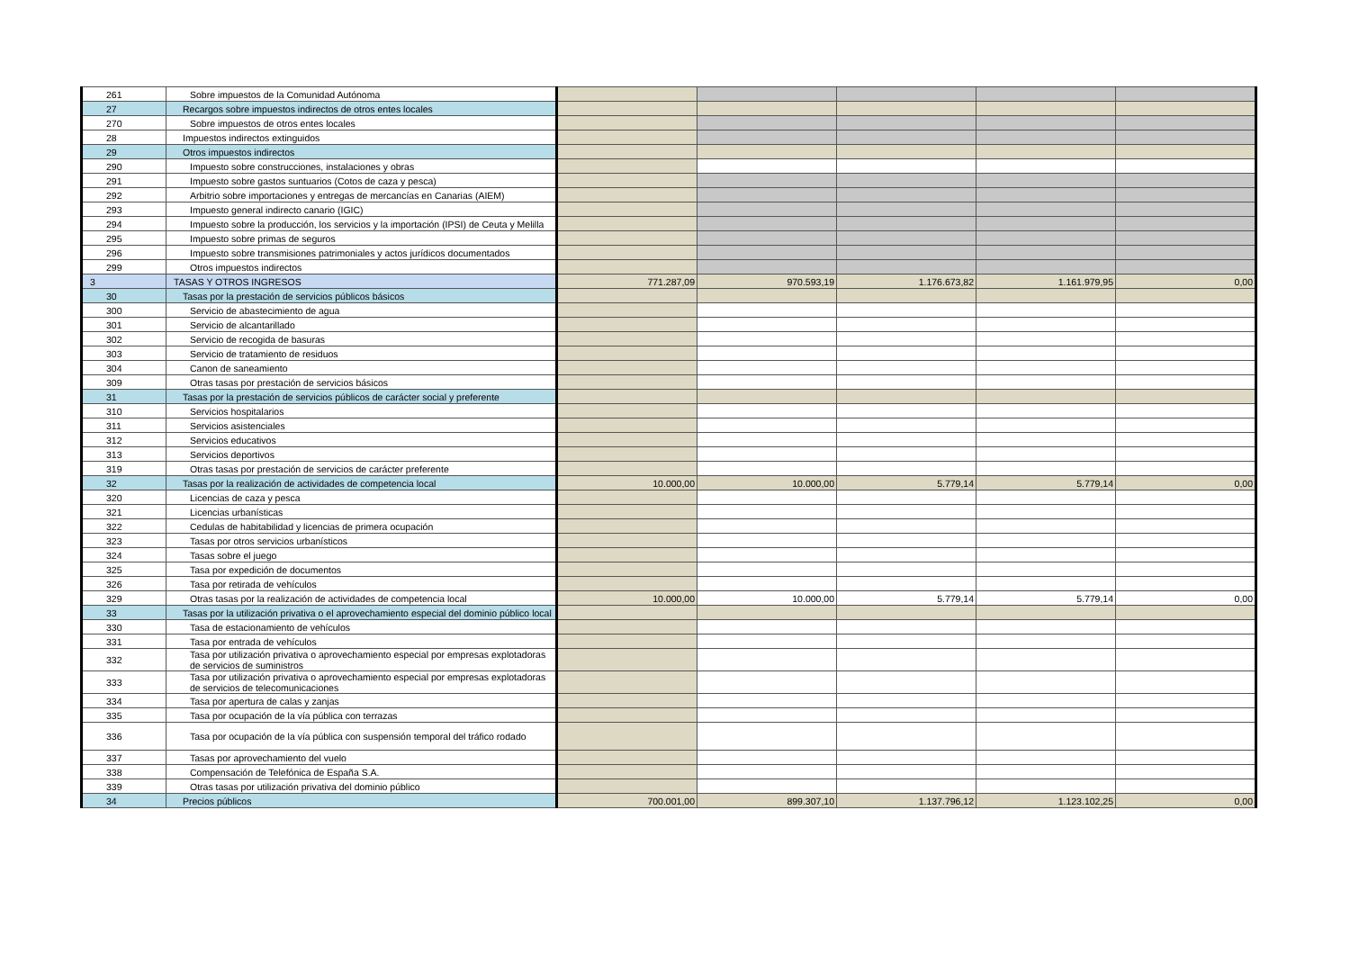| 261 | Sobre impuestos de la Comunidad Autónoma | | | | | |
| 27 | Recargos sobre impuestos indirectos de otros entes locales | | | | | |
| 270 | Sobre impuestos de otros entes locales | | | | | |
| 28 | Impuestos indirectos extinguidos | | | | | |
| 29 | Otros impuestos indirectos | | | | | |
| 290 | Impuesto sobre construcciones, instalaciones y obras | | | | | |
| 291 | Impuesto sobre gastos suntuarios (Cotos de caza y pesca) | | | | | |
| 292 | Arbitrio sobre importaciones y entregas de mercancías en Canarias (AIEM) | | | | | |
| 293 | Impuesto general indirecto canario (IGIC) | | | | | |
| 294 | Impuesto sobre la producción, los servicios y la importación (IPSI) de Ceuta y Melilla | | | | | |
| 295 | Impuesto sobre primas de seguros | | | | | |
| 296 | Impuesto sobre transmisiones patrimoniales y actos jurídicos documentados | | | | | |
| 299 | Otros impuestos indirectos | | | | | |
| 3 | TASAS Y OTROS INGRESOS | 771.287,09 | 970.593,19 | 1.176.673,82 | 1.161.979,95 | 0,00 |
| 30 | Tasas por la prestación de servicios públicos básicos | | | | | |
| 300 | Servicio de abastecimiento de agua | | | | | |
| 301 | Servicio de alcantarillado | | | | | |
| 302 | Servicio de recogida de basuras | | | | | |
| 303 | Servicio de tratamiento de residuos | | | | | |
| 304 | Canon de saneamiento | | | | | |
| 309 | Otras tasas por prestación de servicios básicos | | | | | |
| 31 | Tasas por la prestación de servicios públicos de carácter social y preferente | | | | | |
| 310 | Servicios hospitalarios | | | | | |
| 311 | Servicios asistenciales | | | | | |
| 312 | Servicios educativos | | | | | |
| 313 | Servicios deportivos | | | | | |
| 319 | Otras tasas por prestación de servicios de carácter preferente | | | | | |
| 32 | Tasas por la realización de actividades de competencia local | 10.000,00 | 10.000,00 | 5.779,14 | 5.779,14 | 0,00 |
| 320 | Licencias de caza y pesca | | | | | |
| 321 | Licencias urbanísticas | | | | | |
| 322 | Cedulas de habitabilidad y licencias de primera ocupación | | | | | |
| 323 | Tasas por otros servicios urbanísticos | | | | | |
| 324 | Tasas sobre el juego | | | | | |
| 325 | Tasa por expedición de documentos | | | | | |
| 326 | Tasa por retirada de vehículos | | | | | |
| 329 | Otras tasas por la realización de actividades de competencia local | 10.000,00 | 10.000,00 | 5.779,14 | 5.779,14 | 0,00 |
| 33 | Tasas por la utilización privativa o el aprovechamiento especial del dominio público local | | | | | |
| 330 | Tasa de estacionamiento de vehículos | | | | | |
| 331 | Tasa por entrada de vehículos | | | | | |
| 332 | Tasa por utilización privativa o aprovechamiento especial por empresas explotadoras de servicios de suministros | | | | | |
| 333 | Tasa por utilización privativa o aprovechamiento especial por empresas explotadoras de servicios de telecomunicaciones | | | | | |
| 334 | Tasa por apertura de calas y zanjas | | | | | |
| 335 | Tasa por ocupación de la vía pública con terrazas | | | | | |
| 336 | Tasa por ocupación de la vía pública con suspensión temporal del tráfico rodado | | | | | |
| 337 | Tasas por aprovechamiento del vuelo | | | | | |
| 338 | Compensación de Telefónica de España S.A. | | | | | |
| 339 | Otras tasas por utilización privativa del dominio público | | | | | |
| 34 | Precios públicos | 700.001,00 | 899.307,10 | 1.137.796,12 | 1.123.102,25 | 0,00 |